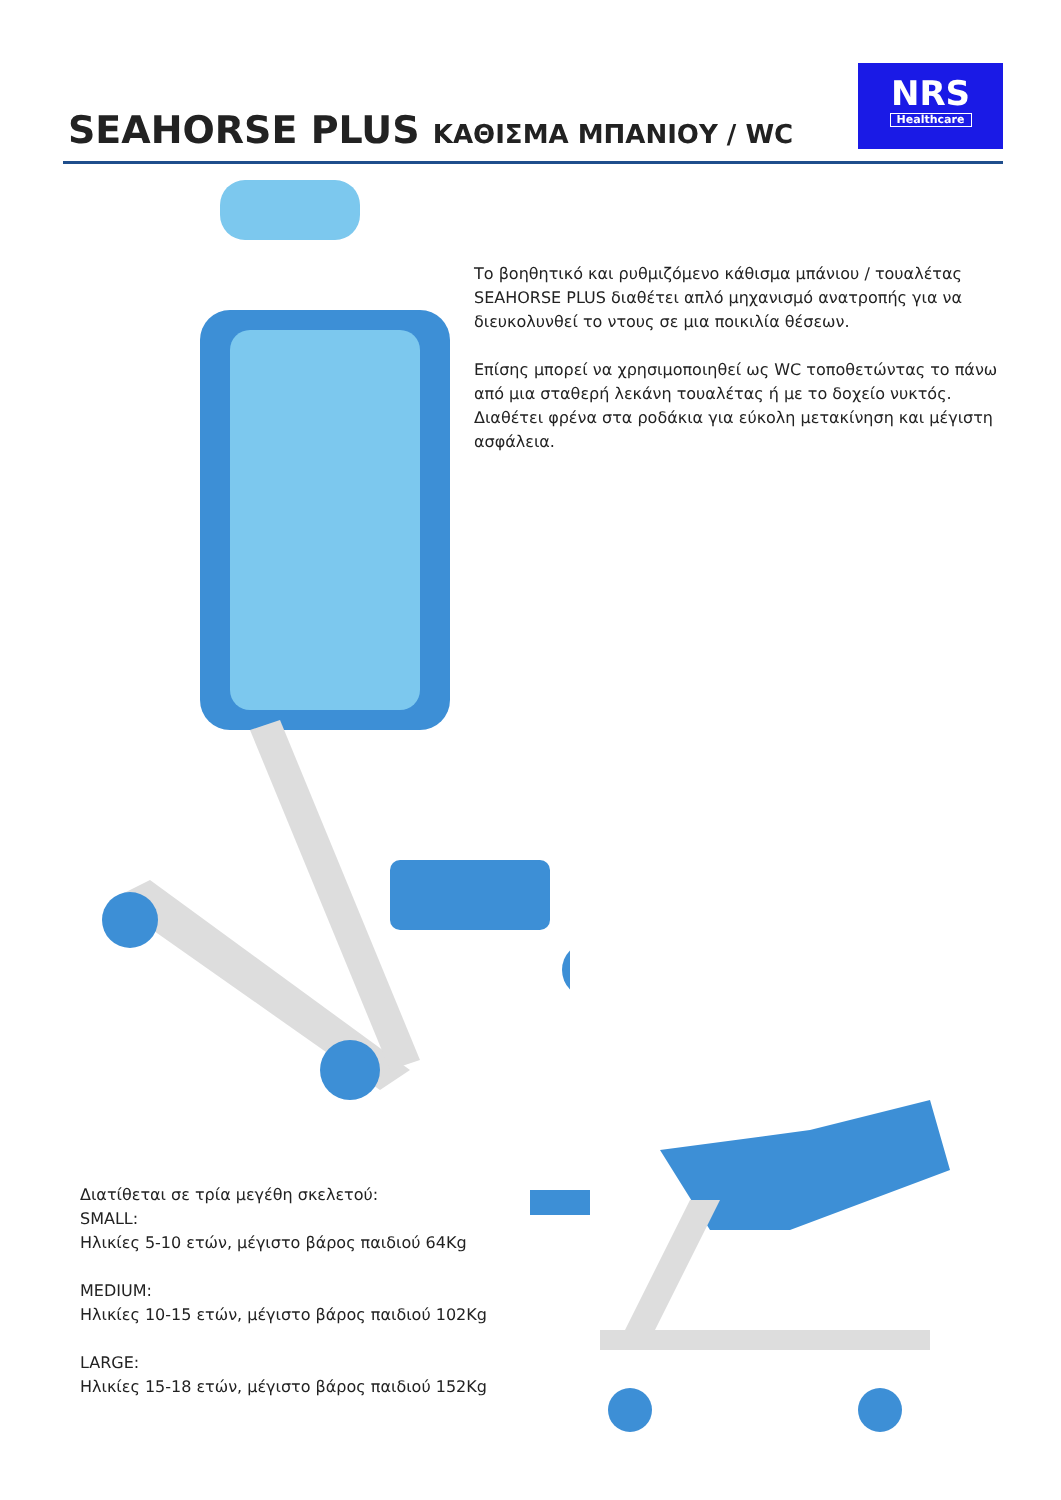SEAHORSE PLUS ΚΑΘΙΣΜΑ ΜΠΑΝΙΟΥ / WC
NRS
Healthcare
Το βοηθητικό και ρυθμιζόμενο κάθισμα μπάνιου / τουαλέτας SEAHORSE PLUS διαθέτει απλό μηχανισμό ανατροπής για να διευκολυνθεί το ντους σε μια ποικιλία θέσεων.
Επίσης μπορεί να χρησιμοποιηθεί ως WC τοποθετώντας το πά­νω από μια σταθερή λεκάνη τουαλέτας ή με το δοχείο νυκτός. Διαθέτει φρένα στα ροδάκια για εύκολη μετακίνηση και μέγιστη ασφάλεια.
Διατίθεται σε τρία μεγέθη σκελετού:
SMALL:
Ηλικίες 5-10 ετών, μέγιστο βάρος παιδιού 64Kg
MEDIUM:
Ηλικίες 10-15 ετών, μέγιστο βάρος παιδιού 102Kg
LARGE:
Ηλικίες 15-18 ετών, μέγιστο βάρος παιδιού 152Kg